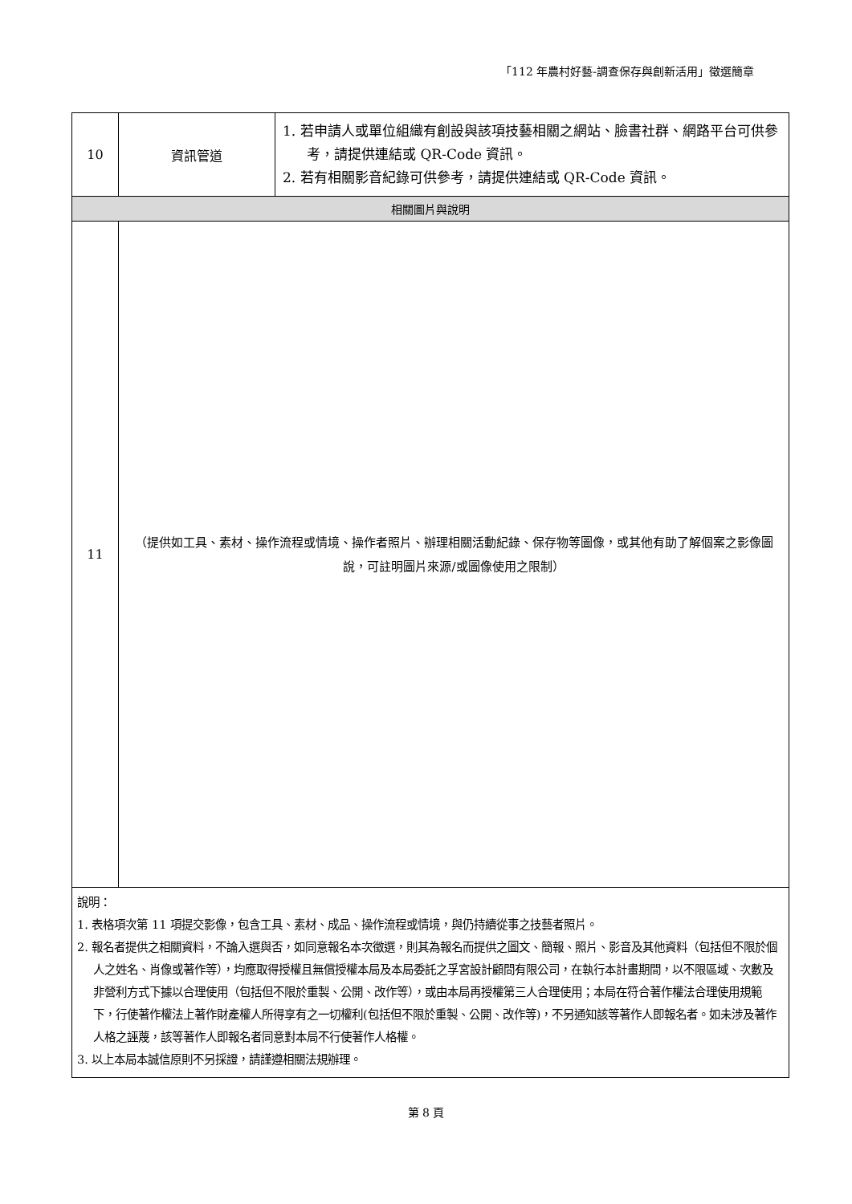「112 年農村好藝-調查保存與創新活用」徵選簡章
| 10 | 資訊管道 | 1. 若申請人或單位組織有創設與該項技藝相關之網站、臉書社群、網路平台可供參考，請提供連結或 QR-Code 資訊。 2. 若有相關影音紀錄可供參考，請提供連結或 QR-Code 資訊。 |
| 相關圖片與說明 | | |
| 11 | （提供如工具、素材、操作流程或情境、操作者照片、辦理相關活動紀錄、保存物等圖像，或其他有助了解個案之影像圖說，可註明圖片來源/或圖像使用之限制） | |
| 說明： 1. 表格項次第 11 項提交影像，包含工具、素材、成品、操作流程或情境，與仍持續從事之技藝者照片。 2. 報名者提供之相關資料，不論入選與否，如同意報名本次徵選，則其為報名而提供之圖文、簡報、照片、影音及其他資料（包括但不限於個人之姓名、肖像或著作等），均應取得授權且無償授權本局及本局委託之孚宮設計顧問有限公司，在執行本計畫期間，以不限區域、次數及非營利方式下據以合理使用（包括但不限於重製、公開、改作等），或由本局再授權第三人合理使用；本局在符合著作權法合理使用規範下，行使著作權法上著作財產權人所得享有之一切權利(包括但不限於重製、公開、改作等)，不另通知該等著作人即報名者。如未涉及著作人格之誣蔑，該等著作人即報名者同意對本局不行使著作人格權。 3. 以上本局本誠信原則不另採證，請謹遵相關法規辦理。 | | |
第 8 頁